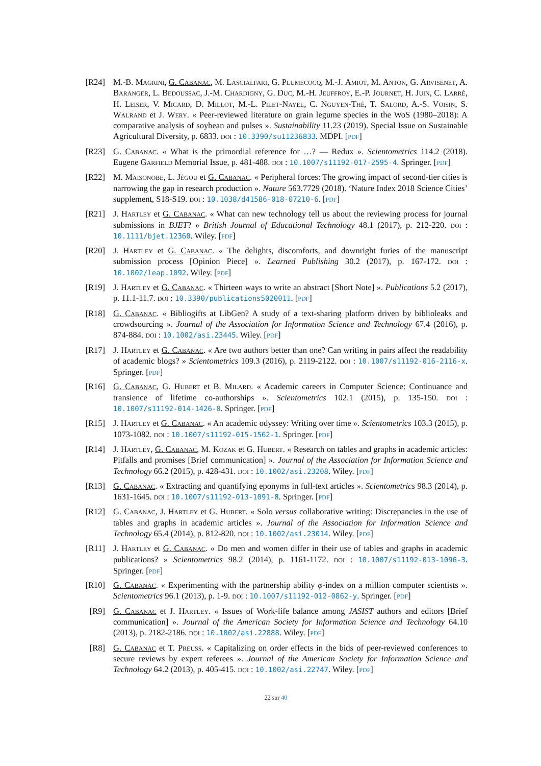[R24] M.-B. Magrini, G. Cabanac, M. Lascialfari, G. Plumecocq, M.-J. Amiot, M. Anton, G. Arvisenet, A. Baranger, L. Bedoussac, J.-M. Chardigny, G. Duc, M.-H. Jeuffroy, E.-P. Journet, H. Juin, C. Larré, H. Leiser, V. Micard, D. Millot, M.-L. Pilet-Nayel, C. Nguyen-Thé, T. Salord, A.-S. Voisin, S. Walrand et J. Wery. « Peer-reviewed literature on grain legume species in the WoS (1980–2018): A comparative analysis of soybean and pulses ». Sustainability 11.23 (2019). Special Issue on Sustainable Agricultural Diversity, p. 6833. doi : 10.3390/su11236833. MDPI. [pdf]
[R23] G. Cabanac. « What is the primordial reference for …? — Redux ». Scientometrics 114.2 (2018). Eugene Garfield Memorial Issue, p. 481-488. doi : 10.1007/s11192-017-2595-4. Springer. [pdf]
[R22] M. Maisonobe, L. Jégou et G. Cabanac. « Peripheral forces: The growing impact of second-tier cities is narrowing the gap in research production ». Nature 563.7729 (2018). ‘Nature Index 2018 Science Cities’ supplement, S18-S19. doi : 10.1038/d41586-018-07210-6. [pdf]
[R21] J. Hartley et G. Cabanac. « What can new technology tell us about the reviewing process for journal submissions in BJET? » British Journal of Educational Technology 48.1 (2017), p. 212-220. doi : 10.1111/bjet.12360. Wiley. [pdf]
[R20] J. Hartley et G. Cabanac. « The delights, discomforts, and downright furies of the manuscript submission process [Opinion Piece] ». Learned Publishing 30.2 (2017), p. 167-172. doi : 10.1002/leap.1092. Wiley. [pdf]
[R19] J. Hartley et G. Cabanac. « Thirteen ways to write an abstract [Short Note] ». Publications 5.2 (2017), p. 11.1-11.7. doi : 10.3390/publications5020011. [pdf]
[R18] G. Cabanac. « Bibliogifts at LibGen? A study of a text-sharing platform driven by biblioleaks and crowdsourcing ». Journal of the Association for Information Science and Technology 67.4 (2016), p. 874-884. doi : 10.1002/asi.23445. Wiley. [pdf]
[R17] J. Hartley et G. Cabanac. « Are two authors better than one? Can writing in pairs affect the readability of academic blogs? » Scientometrics 109.3 (2016), p. 2119-2122. doi : 10.1007/s11192-016-2116-x. Springer. [pdf]
[R16] G. Cabanac, G. Hubert et B. Milard. « Academic careers in Computer Science: Continuance and transience of lifetime co-authorships ». Scientometrics 102.1 (2015), p. 135-150. doi : 10.1007/s11192-014-1426-0. Springer. [pdf]
[R15] J. Hartley et G. Cabanac. « An academic odyssey: Writing over time ». Scientometrics 103.3 (2015), p. 1073-1082. doi : 10.1007/s11192-015-1562-1. Springer. [pdf]
[R14] J. Hartley, G. Cabanac, M. Kozak et G. Hubert. « Research on tables and graphs in academic articles: Pitfalls and promises [Brief communication] ». Journal of the Association for Information Science and Technology 66.2 (2015), p. 428-431. doi : 10.1002/asi.23208. Wiley. [pdf]
[R13] G. Cabanac. « Extracting and quantifying eponyms in full-text articles ». Scientometrics 98.3 (2014), p. 1631-1645. doi : 10.1007/s11192-013-1091-8. Springer. [pdf]
[R12] G. Cabanac, J. Hartley et G. Hubert. « Solo versus collaborative writing: Discrepancies in the use of tables and graphs in academic articles ». Journal of the Association for Information Science and Technology 65.4 (2014), p. 812-820. doi : 10.1002/asi.23014. Wiley. [pdf]
[R11] J. Hartley et G. Cabanac. « Do men and women differ in their use of tables and graphs in academic publications? » Scientometrics 98.2 (2014), p. 1161-1172. doi : 10.1007/s11192-013-1096-3. Springer. [pdf]
[R10] G. Cabanac. « Experimenting with the partnership ability φ-index on a million computer scientists ». Scientometrics 96.1 (2013), p. 1-9. doi : 10.1007/s11192-012-0862-y. Springer. [pdf]
[R9] G. Cabanac et J. Hartley. « Issues of Work-life balance among JASIST authors and editors [Brief communication] ». Journal of the American Society for Information Science and Technology 64.10 (2013), p. 2182-2186. doi : 10.1002/asi.22888. Wiley. [pdf]
[R8] G. Cabanac et T. Preuss. « Capitalizing on order effects in the bids of peer-reviewed conferences to secure reviews by expert referees ». Journal of the American Society for Information Science and Technology 64.2 (2013), p. 405-415. doi : 10.1002/asi.22747. Wiley. [pdf]
22 sur 40